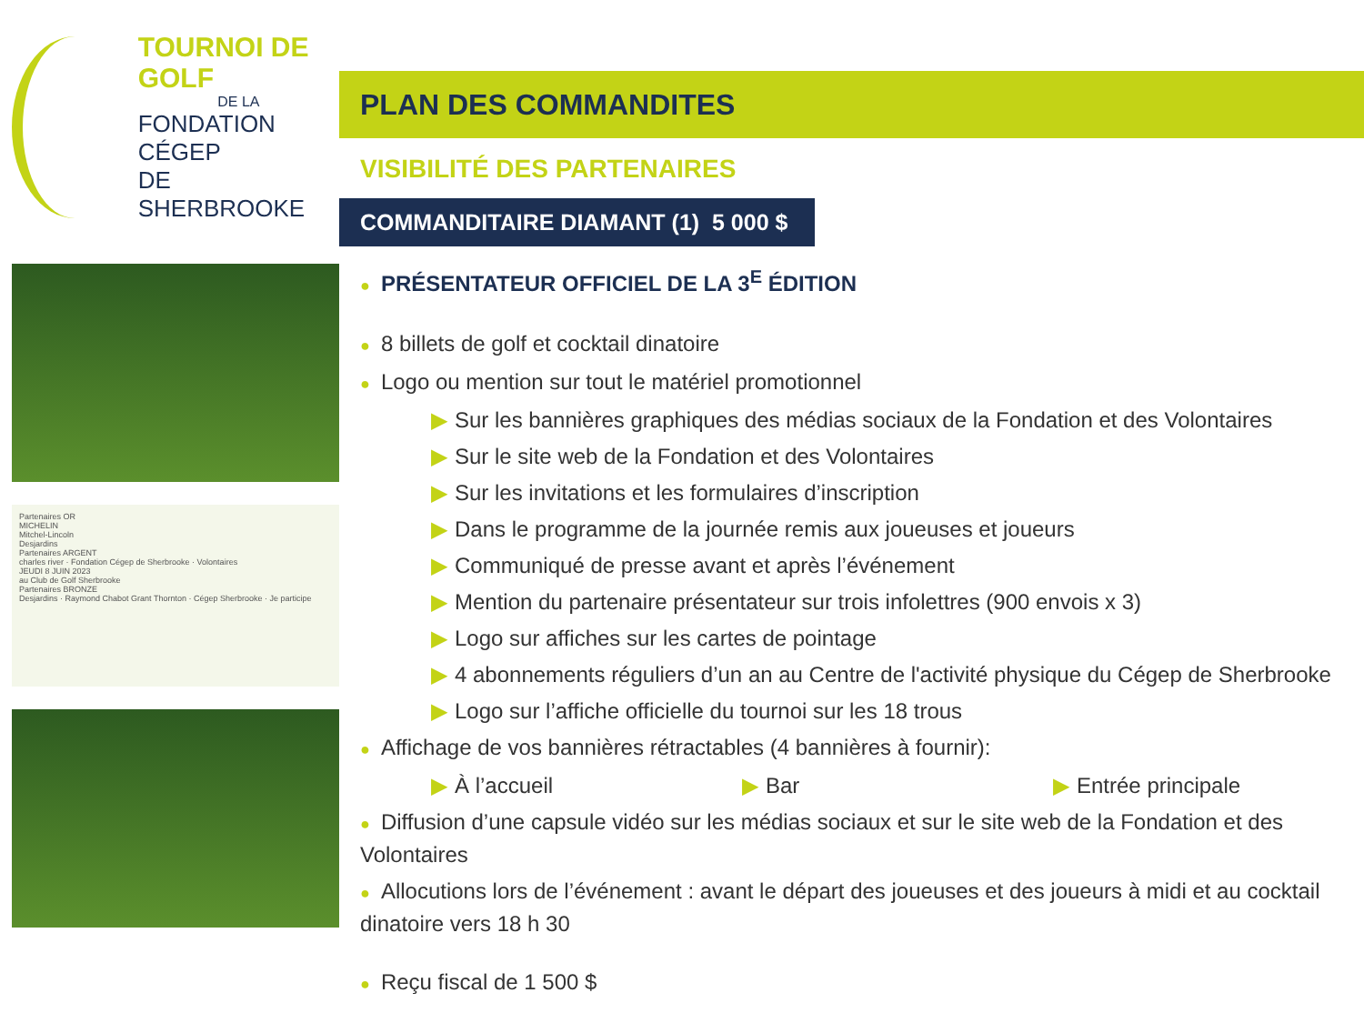TOURNOI DE GOLF
DE LA
FONDATION CÉGEP
DE SHERBROOKE
Partenaires OR
MICHELIN
Mitchel-Lincoln
Desjardins
Partenaires ARGENT
charles river · Fondation Cégep de Sherbrooke · Volontaires
JEUDI 8 JUIN 2023
au Club de Golf Sherbrooke
Partenaires BRONZE
Desjardins · Raymond Chabot Grant Thornton · Cégep Sherbrooke · Je participe
PLAN DES COMMANDITES
VISIBILITÉ DES PARTENAIRES
COMMANDITAIRE DIAMANT (1) 5 000 $
● PRÉSENTATEUR OFFICIEL DE LA 3<sup>E</sup> ÉDITION
● 8 billets de golf et cocktail dinatoire
● Logo ou mention sur tout le matériel promotionnel
▶ Sur les bannières graphiques des médias sociaux de la Fondation et des Volontaires
▶ Sur le site web de la Fondation et des Volontaires
▶ Sur les invitations et les formulaires d’inscription
▶ Dans le programme de la journée remis aux joueuses et joueurs
▶ Communiqué de presse avant et après l’événement
▶ Mention du partenaire présentateur sur trois infolettres (900 envois x 3)
▶ Logo sur affiches sur les cartes de pointage
▶ 4 abonnements réguliers d’un an au Centre de l'activité physique du Cégep de Sherbrooke
▶ Logo sur l’affiche officielle du tournoi sur les 18 trous
● Affichage de vos bannières rétractables (4 bannières à fournir):
▶ À l’accueil ▶ Bar ▶ Entrée principale
● Diffusion d’une capsule vidéo sur les médias sociaux et sur le site web de la Fondation et des Volontaires
● Allocutions lors de l’événement : avant le départ des joueuses et des joueurs à midi et au cocktail dinatoire vers 18 h 30
● Reçu fiscal de 1 500 $